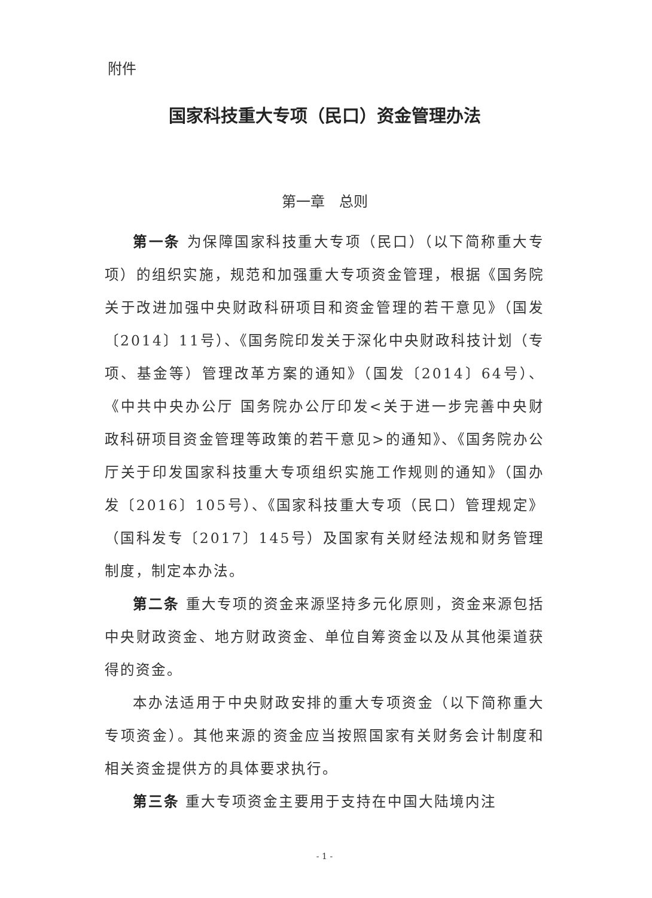附件
国家科技重大专项（民口）资金管理办法
第一章　总则
第一条 为保障国家科技重大专项（民口）（以下简称重大专项）的组织实施，规范和加强重大专项资金管理，根据《国务院关于改进加强中央财政科研项目和资金管理的若干意见》（国发〔2014〕11号）、《国务院印发关于深化中央财政科技计划（专项、基金等）管理改革方案的通知》（国发〔2014〕64号）、《中共中央办公厅 国务院办公厅印发<关于进一步完善中央财政科研项目资金管理等政策的若干意见>的通知》、《国务院办公厅关于印发国家科技重大专项组织实施工作规则的通知》（国办发〔2016〕105号）、《国家科技重大专项（民口）管理规定》（国科发专〔2017〕145号）及国家有关财经法规和财务管理制度，制定本办法。
第二条 重大专项的资金来源坚持多元化原则，资金来源包括中央财政资金、地方财政资金、单位自筹资金以及从其他渠道获得的资金。
本办法适用于中央财政安排的重大专项资金（以下简称重大专项资金）。其他来源的资金应当按照国家有关财务会计制度和相关资金提供方的具体要求执行。
第三条 重大专项资金主要用于支持在中国大陆境内注
- 1 -